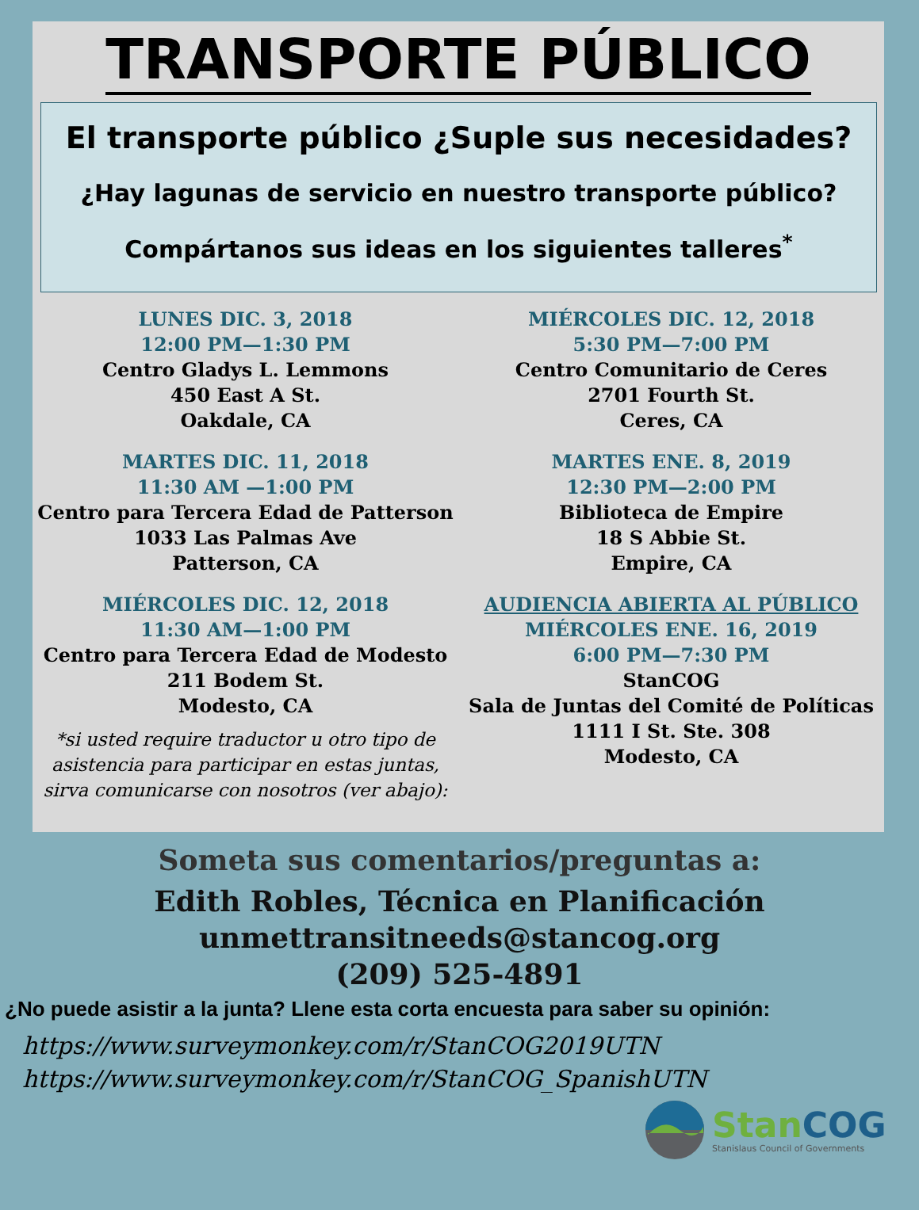TRANSPORTE PÚBLICO
El transporte público ¿Suple sus necesidades?
¿Hay lagunas de servicio en nuestro transporte público?
Compártanos sus ideas en los siguientes talleres<sup>*</sup>
LUNES DIC. 3, 2018
12:00 PM—1:30 PM
Centro Gladys L. Lemmons
450 East A St.
Oakdale, CA
MARTES DIC. 11, 2018
11:30 AM —1:00 PM
Centro para Tercera Edad de Patterson
1033 Las Palmas Ave
Patterson, CA
MIÉRCOLES DIC. 12, 2018
11:30 AM—1:00 PM
Centro para Tercera Edad de Modesto
211 Bodem St.
Modesto, CA
*si usted require traductor u otro tipo de asistencia para participar en estas juntas, sirva comunicarse con nosotros (ver abajo):
MIÉRCOLES DIC. 12, 2018
5:30 PM—7:00 PM
Centro Comunitario de Ceres
2701 Fourth St.
Ceres, CA
MARTES ENE. 8, 2019
12:30 PM—2:00 PM
Biblioteca de Empire
18 S Abbie St.
Empire, CA
AUDIENCIA ABIERTA AL PÚBLICO
MIÉRCOLES ENE. 16, 2019
6:00 PM—7:30 PM
StanCOG
Sala de Juntas del Comité de Políticas
1111 I St. Ste. 308
Modesto, CA
Someta sus comentarios/preguntas a:
Edith Robles, Técnica en Planificación
unmettransitneeds@stancog.org
(209) 525-4891
¿No puede asistir a la junta? Llene esta corta encuesta para saber su opinión:
https://www.surveymonkey.com/r/StanCOG2019UTN
https://www.surveymonkey.com/r/StanCOG_SpanishUTN
Stan COG
Stanislaus Council of Governments